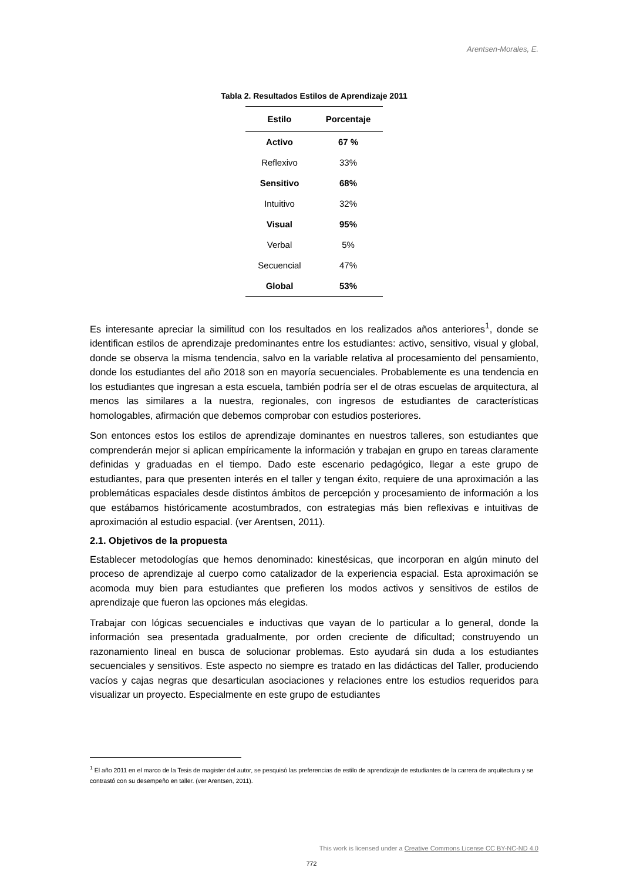Arentsen-Morales, E.
Tabla 2. Resultados Estilos de Aprendizaje 2011
| Estilo | Porcentaje |
| --- | --- |
| Activo | 67 % |
| Reflexivo | 33% |
| Sensitivo | 68% |
| Intuitivo | 32% |
| Visual | 95% |
| Verbal | 5% |
| Secuencial | 47% |
| Global | 53% |
Es interesante apreciar la similitud con los resultados en los realizados años anteriores<sup>1</sup>, donde se identifican estilos de aprendizaje predominantes entre los estudiantes: activo, sensitivo, visual y global, donde se observa la misma tendencia, salvo en la variable relativa al procesamiento del pensamiento, donde los estudiantes del año 2018 son en mayoría secuenciales. Probablemente es una tendencia en los estudiantes que ingresan a esta escuela, también podría ser el de otras escuelas de arquitectura, al menos las similares a la nuestra, regionales, con ingresos de estudiantes de características homologables, afirmación que debemos comprobar con estudios posteriores.
Son entonces estos los estilos de aprendizaje dominantes en nuestros talleres, son estudiantes que comprenderán mejor si aplican empíricamente la información y trabajan en grupo en tareas claramente definidas y graduadas en el tiempo. Dado este escenario pedagógico, llegar a este grupo de estudiantes, para que presenten interés en el taller y tengan éxito, requiere de una aproximación a las problemáticas espaciales desde distintos ámbitos de percepción y procesamiento de información a los que estábamos históricamente acostumbrados, con estrategias más bien reflexivas e intuitivas de aproximación al estudio espacial. (ver Arentsen, 2011).
2.1. Objetivos de la propuesta
Establecer metodologías que hemos denominado: kinestésicas, que incorporan en algún minuto del proceso de aprendizaje al cuerpo como catalizador de la experiencia espacial. Esta aproximación se acomoda muy bien para estudiantes que prefieren los modos activos y sensitivos de estilos de aprendizaje que fueron las opciones más elegidas.
Trabajar con lógicas secuenciales e inductivas que vayan de lo particular a lo general, donde la información sea presentada gradualmente, por orden creciente de dificultad; construyendo un razonamiento lineal en busca de solucionar problemas. Esto ayudará sin duda a los estudiantes secuenciales y sensitivos. Este aspecto no siempre es tratado en las didácticas del Taller, produciendo vacíos y cajas negras que desarticulan asociaciones y relaciones entre los estudios requeridos para visualizar un proyecto. Especialmente en este grupo de estudiantes
<sup>1</sup> El año 2011 en el marco de la Tesis de magister del autor, se pesquisó las preferencias de estilo de aprendizaje de estudiantes de la carrera de arquitectura y se contrastó con su desempeño en taller. (ver Arentsen, 2011).
This work is licensed under a Creative Commons License CC BY-NC-ND 4.0
772